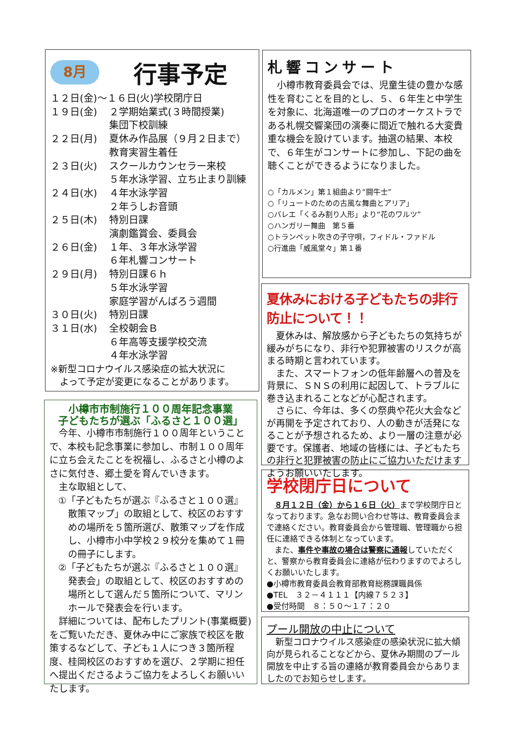8月
行事予定
| １２日(金)～１６日(火)学校閉庁日 | |
| １９日(金) | ２学期始業式(３時間授業) 集団下校訓練 |
| ２２日(月) | 夏休み作品展（９月２日まで） 教育実習生着任 |
| ２３日(火) | スクールカウンセラー来校 ５年水泳学習、立ち止まり訓練 |
| ２４日(水) | ４年水泳学習 ２年うしお音頭 |
| ２５日(木) | 特別日課 演劇鑑賞会、委員会 |
| ２６日(金) | １年、３年水泳学習 ６年札響コンサート |
| ２９日(月) | 特別日課６ｈ ５年水泳学習 家庭学習がんばろう週間 |
| ３０日(火) | 特別日課 |
| ３１日(水) | 全校朝会Ｂ ６年高等支援学校交流 ４年水泳学習 |
※新型コロナウイルス感染症の拡大状況に
　よって予定が変更になることがあります。
小樽市市制施行１００周年記念事業
子どもたちが選ぶ「ふるさと１００選」
　今年、小樽市市制施行１００周年ということで、本校も記念事業に参加し、市制１００周年に立ち会えたことを祝福し、ふるさと小樽のよさに気付き、郷土愛を育んでいきます。
　主な取組として、
①「子どもたちが選ぶ『ふるさと１００選』散策マップ」の取組として、校区のおすすめの場所を５箇所選び、散策マップを作成し、小樽市小中学校２９校分を集めて１冊の冊子にします。
②「子どもたちが選ぶ『ふるさと１００選』発表会」の取組として、校区のおすすめの場所として選んだ５箇所について、マリンホールで発表会を行います。
　詳細については、配布したプリント(事業概要)をご覧いただき、夏休み中にご家族で校区を散策するなどして、子ども１人につき３箇所程度、桂岡校区のおすすめを選び、２学期に担任へ提出くださるようご協力をよろしくお願いいたします。
札響コンサート
　小樽市教育委員会では、児童生徒の豊かな感性を育むことを目的とし、５、６年生と中学生を対象に、北海道唯一のプロのオーケストラである札幌交響楽団の演奏に間近で触れる大変貴重な機会を設けています。抽選の結果、本校で、６年生がコンサートに参加し、下記の曲を聴くことができるようになりました。
○「カルメン」第１組曲より“闘牛士”
○「リュートのための古風な舞曲とアリア」
○バレエ「くるみ割り人形」より“花のワルツ”
○ハンガリー舞曲　第５番
○トランペット吹きの子守唄，フィドル・ファドル
○行進曲「威風堂々」第１番
夏休みにおける子どもたちの非行防止について！！
　夏休みは、解放感から子どもたちの気持ちが緩みがちになり、非行や犯罪被害のリスクが高まる時期と言われています。
　また、スマートフォンの低年齢層への普及を背景に、ＳＮＳの利用に起因して、トラブルに巻き込まれることなどが心配されます。
　さらに、今年は、多くの祭典や花火大会などが再開を予定されており、人の動きが活発になることが予想されるため、より一層の注意が必要です。保護者、地域の皆様には、子どもたちの非行と犯罪被害の防止にご協力いただけますようお願いいたします。
学校閉庁日について
　８月１２日（金）から１６日（火）まで学校閉庁日となっております。急なお問い合わせ等は、教育委員会まで連絡ください。教育委員会から管理職、管理職から担任に連絡できる体制となっています。
　また、事件や事故の場合は警察に通報していただくと、警察から教育委員会に連絡が伝わりますのでよろしくお願いいたします。
●小樽市教育委員会教育部教育総務課職員係
●TEL　３２－４１１１【内線７５２３】
●受付時間　８：５０～１７：２０
プール開放の中止について
　新型コロナウイルス感染症の感染状況に拡大傾向が見られることなどから、夏休み期間のプール開放を中止する旨の連絡が教育委員会からありましたのでお知らせします。